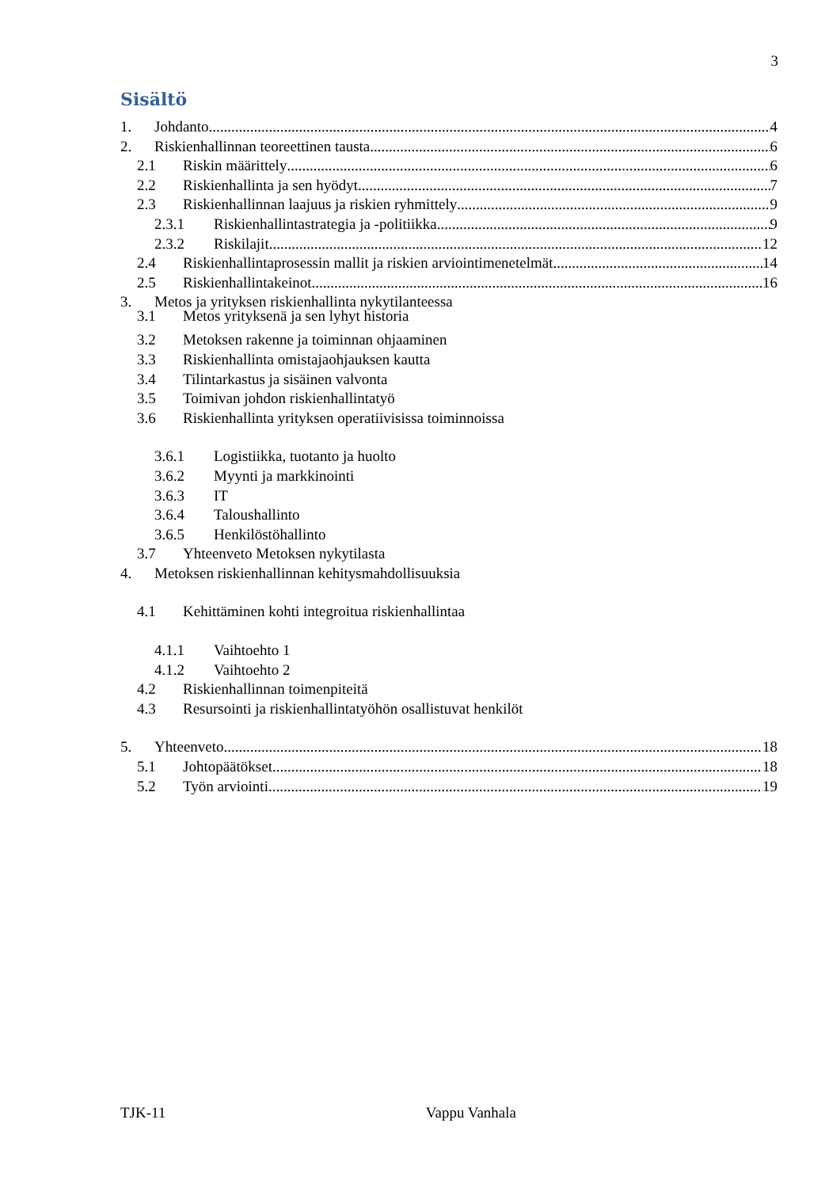3
Sisältö
1. Johdanto 4
2. Riskienhallinnan teoreettinen tausta 6
2.1 Riskin määrittely 6
2.2 Riskienhallinta ja sen hyödyt 7
2.3 Riskienhallinnan laajuus ja riskien ryhmittely 9
2.3.1 Riskienhallintastrategia ja -politiikka 9
2.3.2 Riskilajit 12
2.4 Riskienhallintaprosessin mallit ja riskien arviointimenetelmät 14
2.5 Riskienhallintakeinot 16
3. Metos ja yrityksen riskienhallinta nykytilanteessa
3.1 Metos yrityksenä ja sen lyhyt historia
3.2 Metoksen rakenne ja toiminnan ohjaaminen
3.3 Riskienhallinta omistajaohjauksen kautta
3.4 Tilintarkastus ja sisäinen valvonta
3.5 Toimivan johdon riskienhallintatyö
3.6 Riskienhallinta yrityksen operatiivisissa toiminnoissa
3.6.1 Logistiikka, tuotanto ja huolto
3.6.2 Myynti ja markkinointi
3.6.3 IT
3.6.4 Taloushallinto
3.6.5 Henkilöstöhallinto
3.7 Yhteenveto Metoksen nykytilasta
4. Metoksen riskienhallinnan kehitysmahdollisuuksia
4.1 Kehittäminen kohti integroitua riskienhallintaa
4.1.1 Vaihtoehto 1
4.1.2 Vaihtoehto 2
4.2 Riskienhallinnan toimenpiteitä
4.3 Resursointi ja riskienhallintatyöhön osallistuvat henkilöt
5. Yhteenveto 18
5.1 Johtopäätökset 18
5.2 Työn arviointi 19
TJK-11 Vappu Vanhala